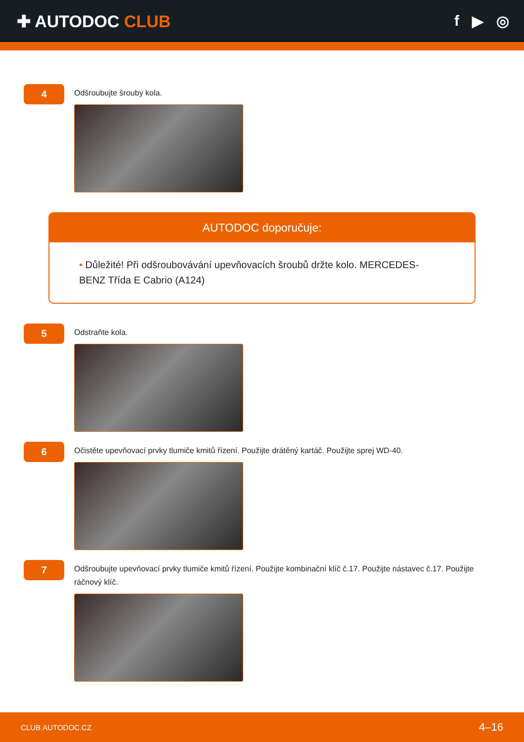✚ AUTODOC CLUB f ▶ ◎
4
Odšroubujte šrouby kola.
AUTODOC doporučuje:
• Důležité! Při odšroubovávání upevňovacích šroubů držte kolo. MERCEDES-BENZ Třída E Cabrio (A124)
5
Odstraňte kola.
6
Očistěte upevňovací prvky tlumiče kmitů řízení. Použijte drátěný kartáč. Použijte sprej WD-40.
7
Odšroubujte upevňovací prvky tlumiče kmitů řízení. Použijte kombinační klíč č.17. Použijte nástavec č.17. Použijte ráčnový klíč.
CLUB.AUTODOC.CZ 4–16